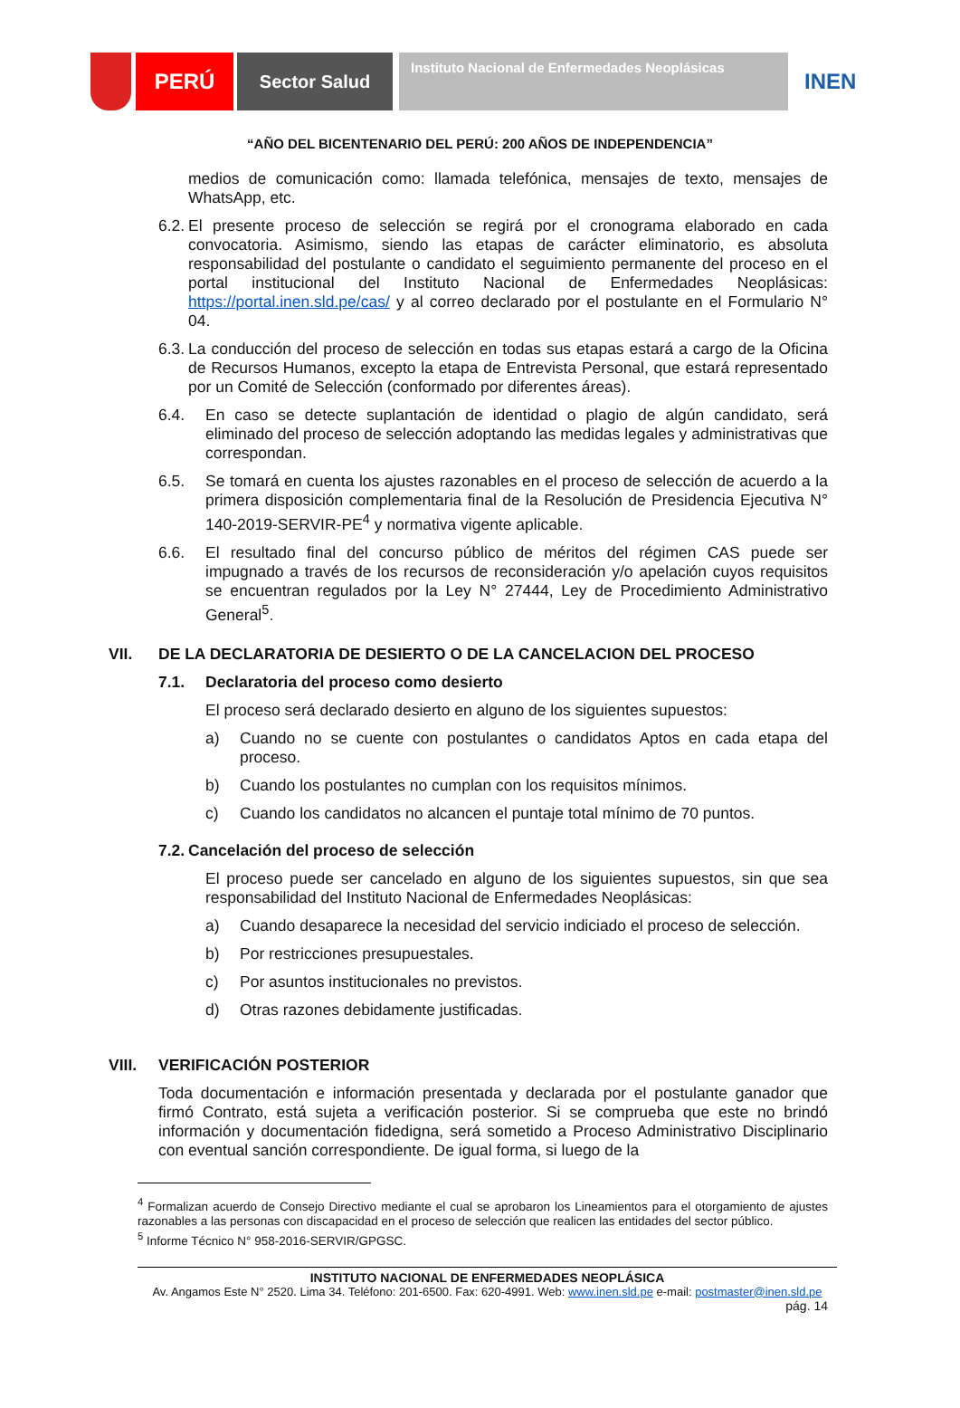PERÚ
Sector Salud
Instituto Nacional de Enfermedades Neoplásicas
INEN
“AÑO DEL BICENTENARIO DEL PERÚ: 200 AÑOS DE INDEPENDENCIA”
medios de comunicación como: llamada telefónica, mensajes de texto, mensajes de WhatsApp, etc.
6.2. El presente proceso de selección se regirá por el cronograma elaborado en cada convocatoria. Asimismo, siendo las etapas de carácter eliminatorio, es absoluta responsabilidad del postulante o candidato el seguimiento permanente del proceso en el portal institucional del Instituto Nacional de Enfermedades Neoplásicas: https://portal.inen.sld.pe/cas/ y al correo declarado por el postulante en el Formulario N° 04.
6.3. La conducción del proceso de selección en todas sus etapas estará a cargo de la Oficina de Recursos Humanos, excepto la etapa de Entrevista Personal, que estará representado por un Comité de Selección (conformado por diferentes áreas).
6.4. En caso se detecte suplantación de identidad o plagio de algún candidato, será eliminado del proceso de selección adoptando las medidas legales y administrativas que correspondan.
6.5. Se tomará en cuenta los ajustes razonables en el proceso de selección de acuerdo a la primera disposición complementaria final de la Resolución de Presidencia Ejecutiva N° 140-2019-SERVIR-PE<sup>4</sup> y normativa vigente aplicable.
6.6. El resultado final del concurso público de méritos del régimen CAS puede ser impugnado a través de los recursos de reconsideración y/o apelación cuyos requisitos se encuentran regulados por la Ley N° 27444, Ley de Procedimiento Administrativo General<sup>5</sup>.
VII. DE LA DECLARATORIA DE DESIERTO O DE LA CANCELACION DEL PROCESO
7.1. Declaratoria del proceso como desierto
El proceso será declarado desierto en alguno de los siguientes supuestos:
a) Cuando no se cuente con postulantes o candidatos Aptos en cada etapa del proceso.
b) Cuando los postulantes no cumplan con los requisitos mínimos.
c) Cuando los candidatos no alcancen el puntaje total mínimo de 70 puntos.
7.2. Cancelación del proceso de selección
El proceso puede ser cancelado en alguno de los siguientes supuestos, sin que sea responsabilidad del Instituto Nacional de Enfermedades Neoplásicas:
a) Cuando desaparece la necesidad del servicio indiciado el proceso de selección.
b) Por restricciones presupuestales.
c) Por asuntos institucionales no previstos.
d) Otras razones debidamente justificadas.
VIII. VERIFICACIÓN POSTERIOR
Toda documentación e información presentada y declarada por el postulante ganador que firmó Contrato, está sujeta a verificación posterior. Si se comprueba que este no brindó información y documentación fidedigna, será sometido a Proceso Administrativo Disciplinario con eventual sanción correspondiente. De igual forma, si luego de la
<sup>4</sup> Formalizan acuerdo de Consejo Directivo mediante el cual se aprobaron los Lineamientos para el otorgamiento de ajustes razonables a las personas con discapacidad en el proceso de selección que realicen las entidades del sector público.
<sup>5</sup> Informe Técnico N° 958-2016-SERVIR/GPGSC.
INSTITUTO NACIONAL DE ENFERMEDADES NEOPLÁSICA
Av. Angamos Este N° 2520. Lima 34. Teléfono: 201-6500. Fax: 620-4991. Web: www.inen.sld.pe e-mail: postmaster@inen.sld.pe
pág. 14